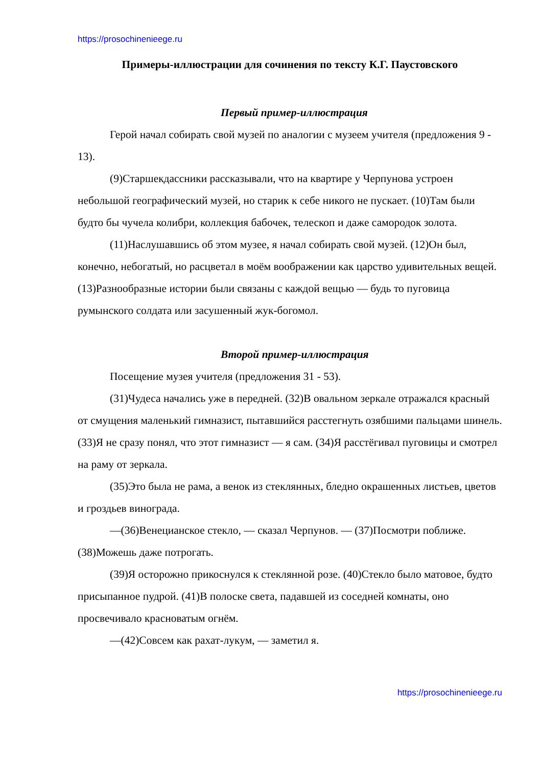https://prosochinenieege.ru
Примеры-иллюстрации для сочинения по тексту К.Г. Паустовского
Первый пример-иллюстрация
Герой начал собирать свой музей по аналогии с музеем учителя (предложения 9 - 13).
(9)Старшекдассники рассказывали, что на квартире у Черпунова устроен небольшой географический музей, но старик к себе никого не пускает. (10)Там были будто бы чучела колибри, коллекция бабочек, телескоп и даже самородок золота.
(11)Наслушавшись об этом музее, я начал собирать свой музей. (12)Он был, конечно, небогатый, но расцветал в моём воображении как царство удивительных вещей. (13)Разнообразные истории были связаны с каждой вещью — будь то пуговица румынского солдата или засушенный жук-богомол.
Второй пример-иллюстрация
Посещение музея учителя (предложения 31 - 53).
(31)Чудеса начались уже в передней. (32)В овальном зеркале отражался красный от смущения маленький гимназист, пытавшийся расстегнуть озябшими пальцами шинель. (33)Я не сразу понял, что этот гимназист — я сам. (34)Я расстёгивал пуговицы и смотрел на раму от зеркала.
(35)Это была не рама, а венок из стеклянных, бледно окрашенных листьев, цветов и гроздьев винограда.
—(36)Венецианское стекло, — сказал Черпунов. — (37)Посмотри поближе. (38)Можешь даже потрогать.
(39)Я осторожно прикоснулся к стеклянной розе. (40)Стекло было матовое, будто присыпанное пудрой. (41)В полоске света, падавшей из соседней комнаты, оно просвечивало красноватым огнём.
—(42)Совсем как рахат-лукум, — заметил я.
https://prosochinenieege.ru